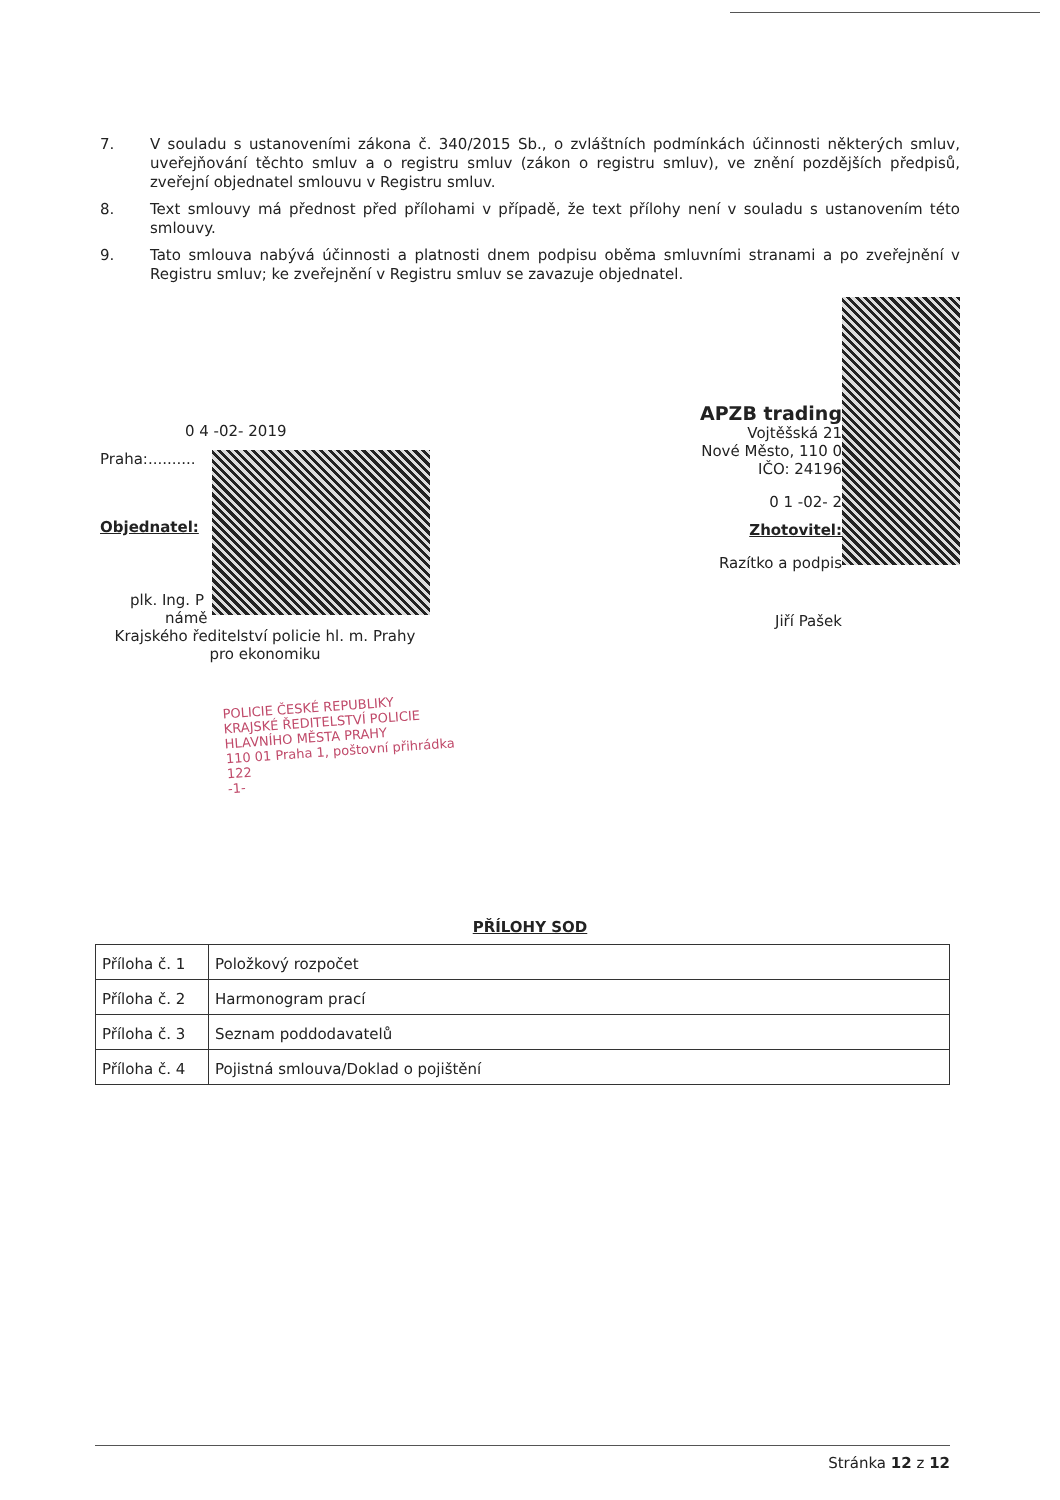7. V souladu s ustanoveními zákona č. 340/2015 Sb., o zvláštních podmínkách účinnosti některých smluv, uveřejňování těchto smluv a o registru smluv (zákon o registru smluv), ve znění pozdějších předpisů, zveřejní objednatel smlouvu v Registru smluv.
8. Text smlouvy má přednost před přílohami v případě, že text přílohy není v souladu s ustanovením této smlouvy.
9. Tato smlouva nabývá účinnosti a platnosti dnem podpisu oběma smluvními stranami a po zveřejnění v Registru smluv; ke zveřejnění v Registru smluv se zavazuje objednatel.
0 4 -02- 2019
Praha:..........
Objednatel:
plk. Ing. P
námě
Krajského ředitelství policie hl. m. Prahy
pro ekonomiku
APZB trading
Vojtěšská 21
Nové Město, 110 0
IČO: 24196
0 1 -02- 2
Zhotovitel:
Razítko a podpis
Jiří Pašek
POLICIE ČESKÉ REPUBLIKY
KRAJSKÉ ŘEDITELSTVÍ POLICIE
HLAVNÍHO MĚSTA PRAHY
110 01 Praha 1, poštovní přihrádka 122
-1-
PŘÍLOHY SOD
| Příloha č. 1 | Položkový rozpočet |
| Příloha č. 2 | Harmonogram prací |
| Příloha č. 3 | Seznam poddodavatelů |
| Příloha č. 4 | Pojistná smlouva/Doklad o pojištění |
Stránka 12 z 12